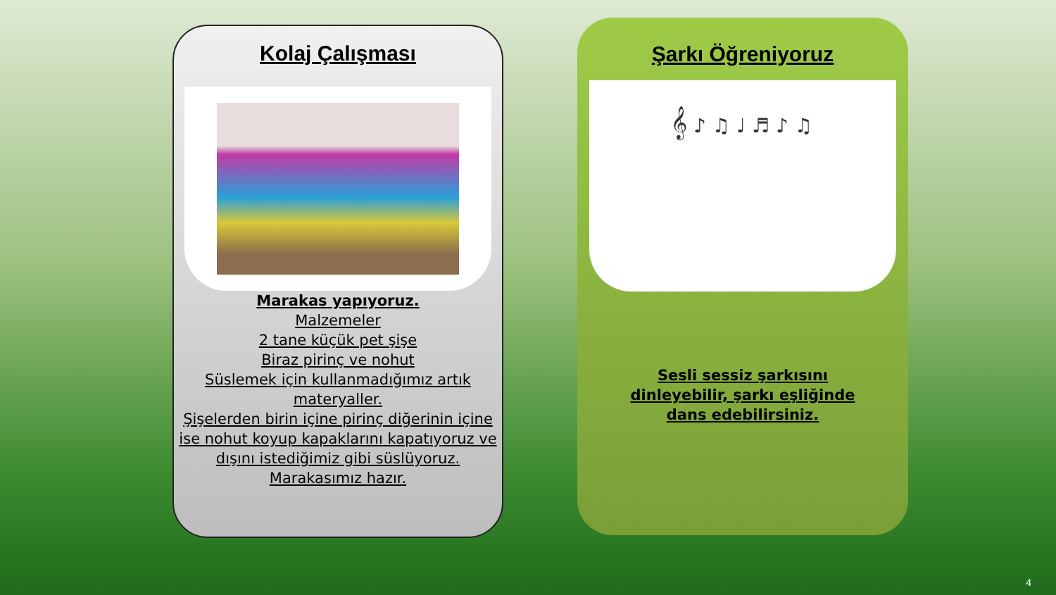Kolaj Çalışması
Marakas yapıyoruz.
Malzemeler
2 tane küçük pet şişe
Biraz pirinç ve nohut
Süslemek için kullanmadığımız artık materyaller.
Şişelerden birin içine pirinç diğerinin içine ise nohut koyup kapaklarını kapatıyoruz ve dışını istediğimiz gibi süslüyoruz.
Marakasımız hazır.
Şarkı Öğreniyoruz
𝄞 ♪ ♫ ♩ ♬ ♪ ♫
Sesli sessiz şarkısını
dinleyebilir, şarkı eşliğinde
dans edebilirsiniz.
4